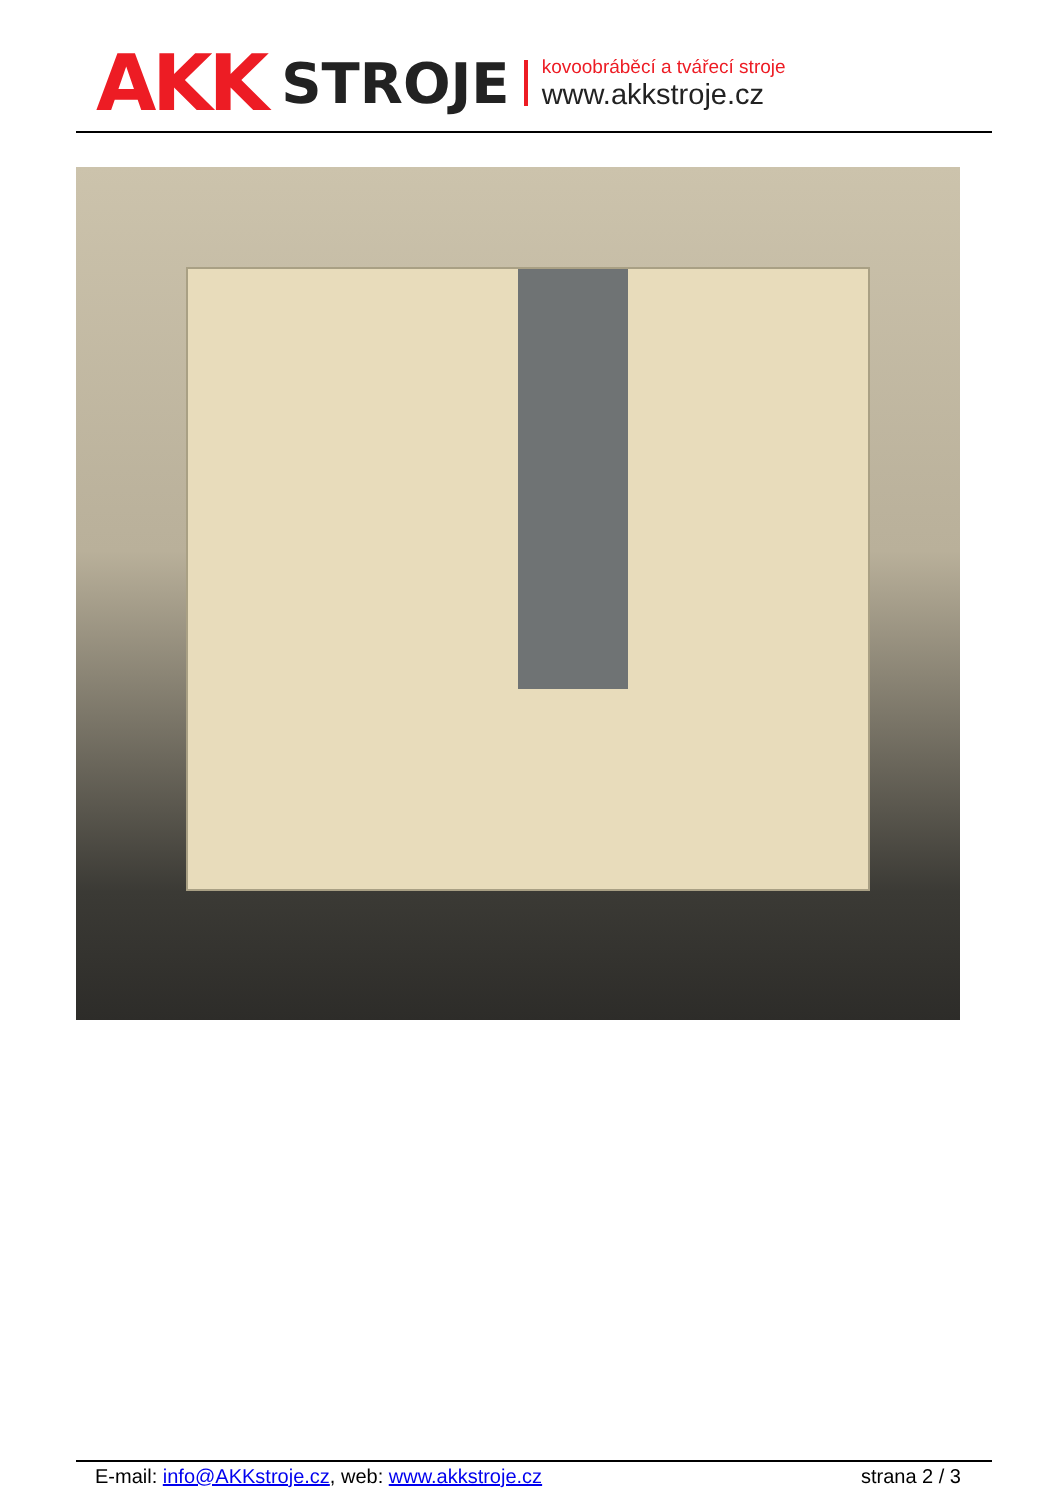AKK STROJE
kovoobráběcí a tvářecí stroje
www.akkstroje.cz
E-mail: info@AKKstroje.cz, web: www.akkstroje.cz strana 2 / 3